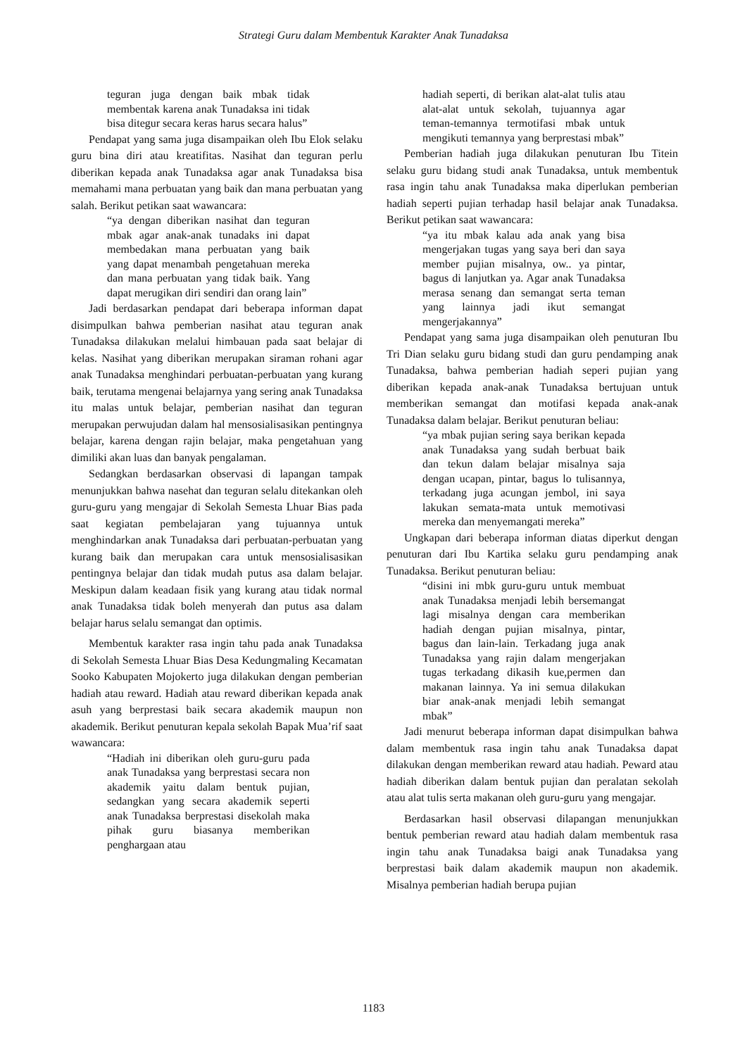Strategi Guru dalam Membentuk Karakter Anak Tunadaksa
teguran juga dengan baik mbak tidak membentak karena anak Tunadaksa ini tidak bisa ditegur secara keras harus secara halus”
Pendapat yang sama juga disampaikan oleh Ibu Elok selaku guru bina diri atau kreatifitas. Nasihat dan teguran perlu diberikan kepada anak Tunadaksa agar anak Tunadaksa bisa memahami mana perbuatan yang baik dan mana perbuatan yang salah. Berikut petikan saat wawancara:
“ya dengan diberikan nasihat dan teguran mbak agar anak-anak tunadaks ini dapat membedakan mana perbuatan yang baik yang dapat menambah pengetahuan mereka dan mana perbuatan yang tidak baik. Yang dapat merugikan diri sendiri dan orang lain”
Jadi berdasarkan pendapat dari beberapa informan dapat disimpulkan bahwa pemberian nasihat atau teguran anak Tunadaksa dilakukan melalui himbauan pada saat belajar di kelas. Nasihat yang diberikan merupakan siraman rohani agar anak Tunadaksa menghindari perbuatan-perbuatan yang kurang baik, terutama mengenai belajarnya yang sering anak Tunadaksa itu malas untuk belajar, pemberian nasihat dan teguran merupakan perwujudan dalam hal mensosialisasikan pentingnya belajar, karena dengan rajin belajar, maka pengetahuan yang dimiliki akan luas dan banyak pengalaman.
Sedangkan berdasarkan observasi di lapangan tampak menunjukkan bahwa nasehat dan teguran selalu ditekankan oleh guru-guru yang mengajar di Sekolah Semesta Lhuar Bias pada saat kegiatan pembelajaran yang tujuannya untuk menghindarkan anak Tunadaksa dari perbuatan-perbuatan yang kurang baik dan merupakan cara untuk mensosialisasikan pentingnya belajar dan tidak mudah putus asa dalam belajar. Meskipun dalam keadaan fisik yang kurang atau tidak normal anak Tunadaksa tidak boleh menyerah dan putus asa dalam belajar harus selalu semangat dan optimis.
Membentuk karakter rasa ingin tahu pada anak Tunadaksa di Sekolah Semesta Lhuar Bias Desa Kedungmaling Kecamatan Sooko Kabupaten Mojokerto juga dilakukan dengan pemberian hadiah atau reward. Hadiah atau reward diberikan kepada anak asuh yang berprestasi baik secara akademik maupun non akademik. Berikut penuturan kepala sekolah Bapak Mua’rif saat wawancara:
“Hadiah ini diberikan oleh guru-guru pada anak Tunadaksa yang berprestasi secara non akademik yaitu dalam bentuk pujian, sedangkan yang secara akademik seperti anak Tunadaksa berprestasi disekolah maka pihak guru biasanya memberikan penghargaan atau
hadiah seperti, di berikan alat-alat tulis atau alat-alat untuk sekolah, tujuannya agar teman-temannya termotifasi mbak untuk mengikuti temannya yang berprestasi mbak”
Pemberian hadiah juga dilakukan penuturan Ibu Titein selaku guru bidang studi anak Tunadaksa, untuk membentuk rasa ingin tahu anak Tunadaksa maka diperlukan pemberian hadiah seperti pujian terhadap hasil belajar anak Tunadaksa. Berikut petikan saat wawancara:
“ya itu mbak kalau ada anak yang bisa mengerjakan tugas yang saya beri dan saya member pujian misalnya, ow.. ya pintar, bagus di lanjutkan ya. Agar anak Tunadaksa merasa senang dan semangat serta teman yang lainnya jadi ikut semangat mengerjakannya”
Pendapat yang sama juga disampaikan oleh penuturan Ibu Tri Dian selaku guru bidang studi dan guru pendamping anak Tunadaksa, bahwa pemberian hadiah seperi pujian yang diberikan kepada anak-anak Tunadaksa bertujuan untuk memberikan semangat dan motifasi kepada anak-anak Tunadaksa dalam belajar. Berikut penuturan beliau:
“ya mbak pujian sering saya berikan kepada anak Tunadaksa yang sudah berbuat baik dan tekun dalam belajar misalnya saja dengan ucapan, pintar, bagus lo tulisannya, terkadang juga acungan jembol, ini saya lakukan semata-mata untuk memotivasi mereka dan menyemangati mereka”
Ungkapan dari beberapa informan diatas diperkut dengan penuturan dari Ibu Kartika selaku guru pendamping anak Tunadaksa. Berikut penuturan beliau:
“disini ini mbk guru-guru untuk membuat anak Tunadaksa menjadi lebih bersemangat lagi misalnya dengan cara memberikan hadiah dengan pujian misalnya, pintar, bagus dan lain-lain. Terkadang juga anak Tunadaksa yang rajin dalam mengerjakan tugas terkadang dikasih kue,permen dan makanan lainnya. Ya ini semua dilakukan biar anak-anak menjadi lebih semangat mbak”
Jadi menurut beberapa informan dapat disimpulkan bahwa dalam membentuk rasa ingin tahu anak Tunadaksa dapat dilakukan dengan memberikan reward atau hadiah. Peward atau hadiah diberikan dalam bentuk pujian dan peralatan sekolah atau alat tulis serta makanan oleh guru-guru yang mengajar.
Berdasarkan hasil observasi dilapangan menunjukkan bentuk pemberian reward atau hadiah dalam membentuk rasa ingin tahu anak Tunadaksa baigi anak Tunadaksa yang berprestasi baik dalam akademik maupun non akademik. Misalnya pemberian hadiah berupa pujian
1183